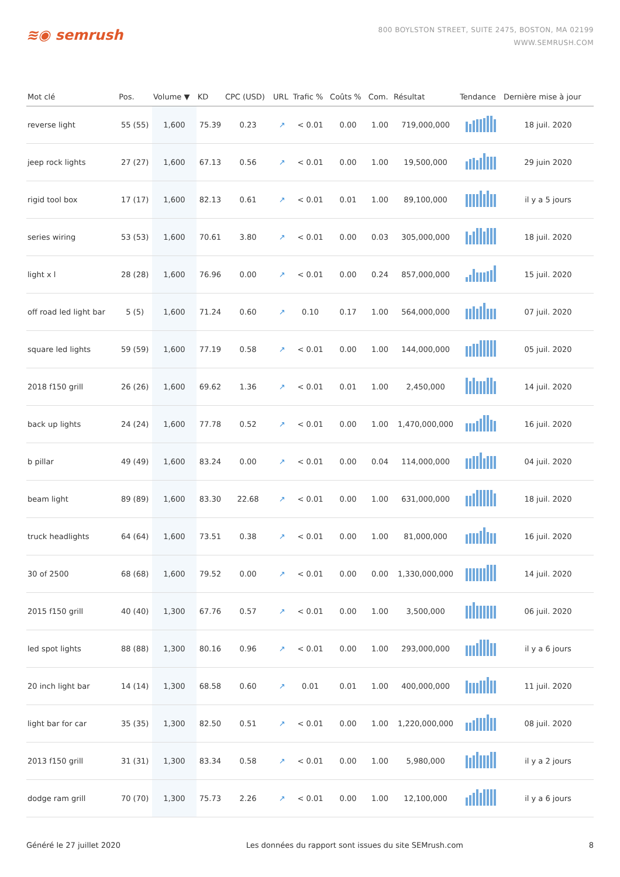≋◉ semrush
800 BOYLSTON STREET, SUITE 2475, BOSTON, MA 02199
WWW.SEMRUSH.COM
| Mot clé | Pos. | Volume ▼ | KD | CPC (USD) | URL | Trafic % | Coûts % | Com. | Résultat | Tendance | Dernière mise à jour |
| --- | --- | --- | --- | --- | --- | --- | --- | --- | --- | --- | --- |
| reverse light | 55 (55) | 1,600 | 75.39 | 0.23 | ↗ | < 0.01 | 0.00 | 1.00 | 719,000,000 | | 18 juil. 2020 |
| jeep rock lights | 27 (27) | 1,600 | 67.13 | 0.56 | ↗ | < 0.01 | 0.00 | 1.00 | 19,500,000 | | 29 juin 2020 |
| rigid tool box | 17 (17) | 1,600 | 82.13 | 0.61 | ↗ | < 0.01 | 0.01 | 1.00 | 89,100,000 | | il y a 5 jours |
| series wiring | 53 (53) | 1,600 | 70.61 | 3.80 | ↗ | < 0.01 | 0.00 | 0.03 | 305,000,000 | | 18 juil. 2020 |
| light x l | 28 (28) | 1,600 | 76.96 | 0.00 | ↗ | < 0.01 | 0.00 | 0.24 | 857,000,000 | | 15 juil. 2020 |
| off road led light bar | 5 (5) | 1,600 | 71.24 | 0.60 | ↗ | 0.10 | 0.17 | 1.00 | 564,000,000 | | 07 juil. 2020 |
| square led lights | 59 (59) | 1,600 | 77.19 | 0.58 | ↗ | < 0.01 | 0.00 | 1.00 | 144,000,000 | | 05 juil. 2020 |
| 2018 f150 grill | 26 (26) | 1,600 | 69.62 | 1.36 | ↗ | < 0.01 | 0.01 | 1.00 | 2,450,000 | | 14 juil. 2020 |
| back up lights | 24 (24) | 1,600 | 77.78 | 0.52 | ↗ | < 0.01 | 0.00 | 1.00 | 1,470,000,000 | | 16 juil. 2020 |
| b pillar | 49 (49) | 1,600 | 83.24 | 0.00 | ↗ | < 0.01 | 0.00 | 0.04 | 114,000,000 | | 04 juil. 2020 |
| beam light | 89 (89) | 1,600 | 83.30 | 22.68 | ↗ | < 0.01 | 0.00 | 1.00 | 631,000,000 | | 18 juil. 2020 |
| truck headlights | 64 (64) | 1,600 | 73.51 | 0.38 | ↗ | < 0.01 | 0.00 | 1.00 | 81,000,000 | | 16 juil. 2020 |
| 30 of 2500 | 68 (68) | 1,600 | 79.52 | 0.00 | ↗ | < 0.01 | 0.00 | 0.00 | 1,330,000,000 | | 14 juil. 2020 |
| 2015 f150 grill | 40 (40) | 1,300 | 67.76 | 0.57 | ↗ | < 0.01 | 0.00 | 1.00 | 3,500,000 | | 06 juil. 2020 |
| led spot lights | 88 (88) | 1,300 | 80.16 | 0.96 | ↗ | < 0.01 | 0.00 | 1.00 | 293,000,000 | | il y a 6 jours |
| 20 inch light bar | 14 (14) | 1,300 | 68.58 | 0.60 | ↗ | 0.01 | 0.01 | 1.00 | 400,000,000 | | 11 juil. 2020 |
| light bar for car | 35 (35) | 1,300 | 82.50 | 0.51 | ↗ | < 0.01 | 0.00 | 1.00 | 1,220,000,000 | | 08 juil. 2020 |
| 2013 f150 grill | 31 (31) | 1,300 | 83.34 | 0.58 | ↗ | < 0.01 | 0.00 | 1.00 | 5,980,000 | | il y a 2 jours |
| dodge ram grill | 70 (70) | 1,300 | 75.73 | 2.26 | ↗ | < 0.01 | 0.00 | 1.00 | 12,100,000 | | il y a 6 jours |
Généré le 27 juillet 2020 Les données du rapport sont issues du site SEMrush.com 8